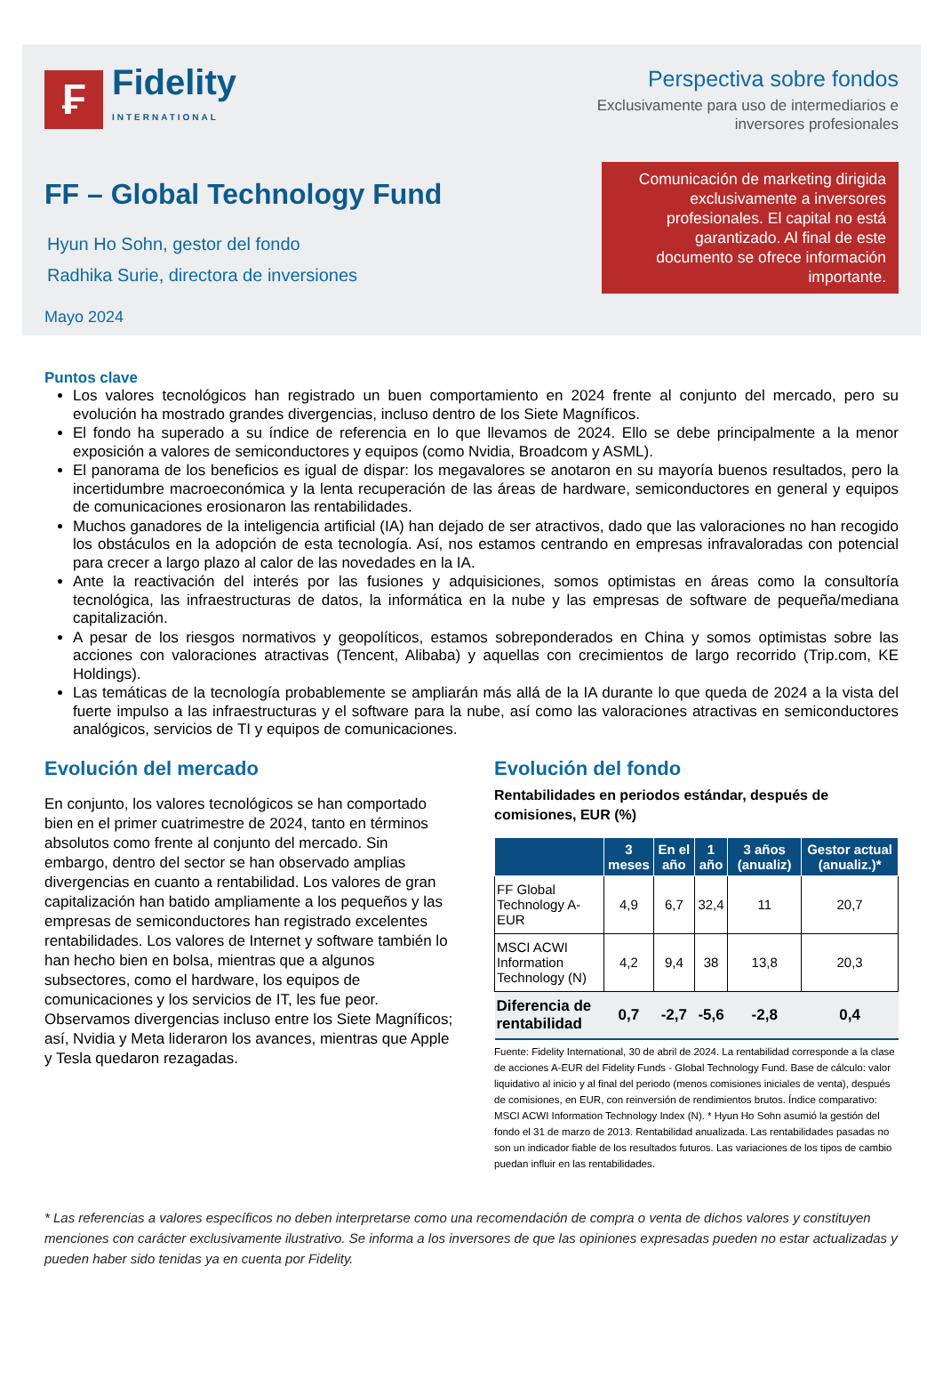₣
Fidelity
INTERNATIONAL
Perspectiva sobre fondos
Exclusivamente para uso de intermediarios e
inversores profesionales
FF – Global Technology Fund
Hyun Ho Sohn, gestor del fondo
Radhika Surie, directora de inversiones
Comunicación de marketing dirigida exclusivamente a inversores profesionales. El capital no está garantizado. Al final de este documento se ofrece información importante.
Mayo 2024
Puntos clave
Los valores tecnológicos han registrado un buen comportamiento en 2024 frente al conjunto del mercado, pero su evolución ha mostrado grandes divergencias, incluso dentro de los Siete Magníficos.
El fondo ha superado a su índice de referencia en lo que llevamos de 2024. Ello se debe principalmente a la menor exposición a valores de semiconductores y equipos (como Nvidia, Broadcom y ASML).
El panorama de los beneficios es igual de dispar: los megavalores se anotaron en su mayoría buenos resultados, pero la incertidumbre macroeconómica y la lenta recuperación de las áreas de hardware, semiconductores en general y equipos de comunicaciones erosionaron las rentabilidades.
Muchos ganadores de la inteligencia artificial (IA) han dejado de ser atractivos, dado que las valoraciones no han recogido los obstáculos en la adopción de esta tecnología. Así, nos estamos centrando en empresas infravaloradas con potencial para crecer a largo plazo al calor de las novedades en la IA.
Ante la reactivación del interés por las fusiones y adquisiciones, somos optimistas en áreas como la consultoría tecnológica, las infraestructuras de datos, la informática en la nube y las empresas de software de pequeña/mediana capitalización.
A pesar de los riesgos normativos y geopolíticos, estamos sobreponderados en China y somos optimistas sobre las acciones con valoraciones atractivas (Tencent, Alibaba) y aquellas con crecimientos de largo recorrido (Trip.com, KE Holdings).
Las temáticas de la tecnología probablemente se ampliarán más allá de la IA durante lo que queda de 2024 a la vista del fuerte impulso a las infraestructuras y el software para la nube, así como las valoraciones atractivas en semiconductores analógicos, servicios de TI y equipos de comunicaciones.
Evolución del mercado
En conjunto, los valores tecnológicos se han comportado bien en el primer cuatrimestre de 2024, tanto en términos absolutos como frente al conjunto del mercado. Sin embargo, dentro del sector se han observado amplias divergencias en cuanto a rentabilidad. Los valores de gran capitalización han batido ampliamente a los pequeños y las empresas de semiconductores han registrado excelentes rentabilidades. Los valores de Internet y software también lo han hecho bien en bolsa, mientras que a algunos subsectores, como el hardware, los equipos de comunicaciones y los servicios de IT, les fue peor. Observamos divergencias incluso entre los Siete Magníficos; así, Nvidia y Meta lideraron los avances, mientras que Apple y Tesla quedaron rezagadas.
Evolución del fondo
Rentabilidades en periodos estándar, después de comisiones, EUR (%)
| | 3 meses | En el año | 1 año | 3 años (anualiz) | Gestor actual (anualiz.)* |
| --- | --- | --- | --- | --- | --- |
| FF Global Technology A-EUR | 4,9 | 6,7 | 32,4 | 11 | 20,7 |
| MSCI ACWI Information Technology (N) | 4,2 | 9,4 | 38 | 13,8 | 20,3 |
| Diferencia de rentabilidad | 0,7 | -2,7 | -5,6 | -2,8 | 0,4 |
Fuente: Fidelity International, 30 de abril de 2024. La rentabilidad corresponde a la clase de acciones A-EUR del Fidelity Funds - Global Technology Fund. Base de cálculo: valor liquidativo al inicio y al final del periodo (menos comisiones iniciales de venta), después de comisiones, en EUR, con reinversión de rendimientos brutos. Índice comparativo: MSCI ACWI Information Technology Index (N). * Hyun Ho Sohn asumió la gestión del fondo el 31 de marzo de 2013. Rentabilidad anualizada. Las rentabilidades pasadas no son un indicador fiable de los resultados futuros. Las variaciones de los tipos de cambio puedan influir en las rentabilidades.
* Las referencias a valores específicos no deben interpretarse como una recomendación de compra o venta de dichos valores y constituyen menciones con carácter exclusivamente ilustrativo. Se informa a los inversores de que las opiniones expresadas pueden no estar actualizadas y pueden haber sido tenidas ya en cuenta por Fidelity.